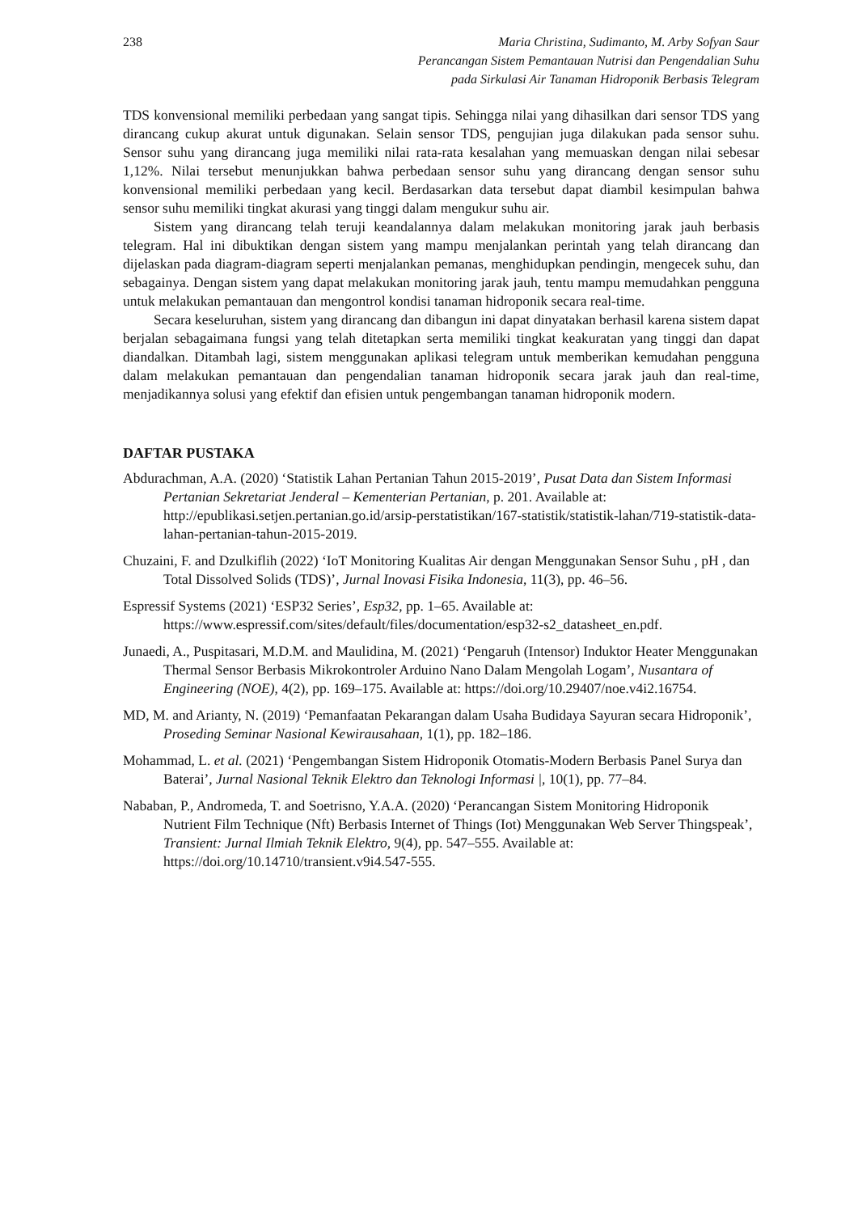238 Maria Christina, Sudimanto, M. Arby Sofyan Saur
Perancangan Sistem Pemantauan Nutrisi dan Pengendalian Suhu
pada Sirkulasi Air Tanaman Hidroponik Berbasis Telegram
TDS konvensional memiliki perbedaan yang sangat tipis. Sehingga nilai yang dihasilkan dari sensor TDS yang dirancang cukup akurat untuk digunakan. Selain sensor TDS, pengujian juga dilakukan pada sensor suhu. Sensor suhu yang dirancang juga memiliki nilai rata-rata kesalahan yang memuaskan dengan nilai sebesar 1,12%. Nilai tersebut menunjukkan bahwa perbedaan sensor suhu yang dirancang dengan sensor suhu konvensional memiliki perbedaan yang kecil. Berdasarkan data tersebut dapat diambil kesimpulan bahwa sensor suhu memiliki tingkat akurasi yang tinggi dalam mengukur suhu air.
Sistem yang dirancang telah teruji keandalannya dalam melakukan monitoring jarak jauh berbasis telegram. Hal ini dibuktikan dengan sistem yang mampu menjalankan perintah yang telah dirancang dan dijelaskan pada diagram-diagram seperti menjalankan pemanas, menghidupkan pendingin, mengecek suhu, dan sebagainya. Dengan sistem yang dapat melakukan monitoring jarak jauh, tentu mampu memudahkan pengguna untuk melakukan pemantauan dan mengontrol kondisi tanaman hidroponik secara real-time.
Secara keseluruhan, sistem yang dirancang dan dibangun ini dapat dinyatakan berhasil karena sistem dapat berjalan sebagaimana fungsi yang telah ditetapkan serta memiliki tingkat keakuratan yang tinggi dan dapat diandalkan. Ditambah lagi, sistem menggunakan aplikasi telegram untuk memberikan kemudahan pengguna dalam melakukan pemantauan dan pengendalian tanaman hidroponik secara jarak jauh dan real-time, menjadikannya solusi yang efektif dan efisien untuk pengembangan tanaman hidroponik modern.
DAFTAR PUSTAKA
Abdurachman, A.A. (2020) ‘Statistik Lahan Pertanian Tahun 2015-2019’, Pusat Data dan Sistem Informasi Pertanian Sekretariat Jenderal – Kementerian Pertanian, p. 201. Available at: http://epublikasi.setjen.pertanian.go.id/arsip-perstatistikan/167-statistik/statistik-lahan/719-statistik-data-lahan-pertanian-tahun-2015-2019.
Chuzaini, F. and Dzulkiflih (2022) ‘IoT Monitoring Kualitas Air dengan Menggunakan Sensor Suhu , pH , dan Total Dissolved Solids (TDS)’, Jurnal Inovasi Fisika Indonesia, 11(3), pp. 46–56.
Espressif Systems (2021) ‘ESP32 Series’, Esp32, pp. 1–65. Available at: https://www.espressif.com/sites/default/files/documentation/esp32-s2_datasheet_en.pdf.
Junaedi, A., Puspitasari, M.D.M. and Maulidina, M. (2021) ‘Pengaruh (Intensor) Induktor Heater Menggunakan Thermal Sensor Berbasis Mikrokontroler Arduino Nano Dalam Mengolah Logam’, Nusantara of Engineering (NOE), 4(2), pp. 169–175. Available at: https://doi.org/10.29407/noe.v4i2.16754.
MD, M. and Arianty, N. (2019) ‘Pemanfaatan Pekarangan dalam Usaha Budidaya Sayuran secara Hidroponik’, Proseding Seminar Nasional Kewirausahaan, 1(1), pp. 182–186.
Mohammad, L. et al. (2021) ‘Pengembangan Sistem Hidroponik Otomatis-Modern Berbasis Panel Surya dan Baterai’, Jurnal Nasional Teknik Elektro dan Teknologi Informasi |, 10(1), pp. 77–84.
Nababan, P., Andromeda, T. and Soetrisno, Y.A.A. (2020) ‘Perancangan Sistem Monitoring Hidroponik Nutrient Film Technique (Nft) Berbasis Internet of Things (Iot) Menggunakan Web Server Thingspeak’, Transient: Jurnal Ilmiah Teknik Elektro, 9(4), pp. 547–555. Available at: https://doi.org/10.14710/transient.v9i4.547-555.